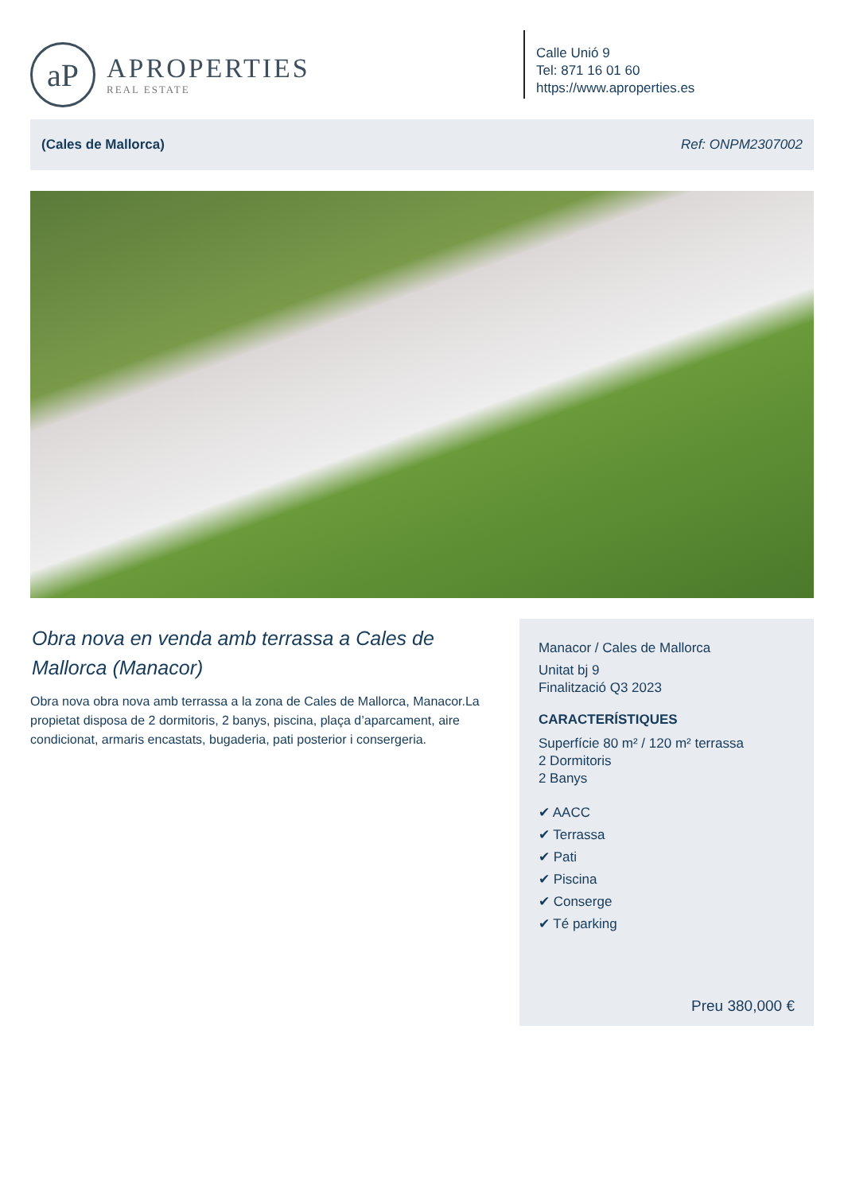aP
APROPERTIES
REAL ESTATE
Calle Unió 9
Tel: 871 16 01 60
https://www.aproperties.es
(Cales de Mallorca) Ref: ONPM2307002
Obra nova en venda amb terrassa a Cales de Mallorca (Manacor)
Obra nova obra nova amb terrassa a la zona de Cales de Mallorca, Manacor.La propietat disposa de 2 dormitoris, 2 banys, piscina, plaça d’aparcament, aire condicionat, armaris encastats, bugaderia, pati posterior i consergeria.
Manacor / Cales de Mallorca
Unitat bj 9
Finalització Q3 2023
CARACTERÍSTIQUES
Superfície 80 m² / 120 m² terrassa
2 Dormitoris
2 Banys
✔ AACC
✔ Terrassa
✔ Pati
✔ Piscina
✔ Conserge
✔ Té parking
Preu 380,000 €